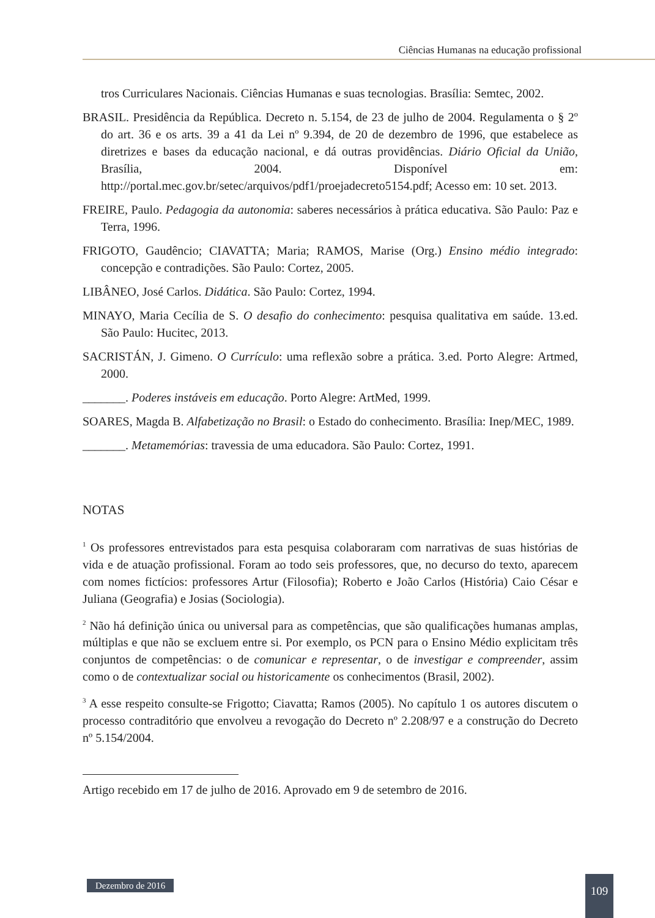Ciências Humanas na educação profissional
tros Curriculares Nacionais. Ciências Humanas e suas tecnologias. Brasília: Semtec, 2002.
BRASIL. Presidência da República. Decreto n. 5.154, de 23 de julho de 2004. Regulamenta o § 2º do art. 36 e os arts. 39 a 41 da Lei nº 9.394, de 20 de dezembro de 1996, que estabelece as diretrizes e bases da educação nacional, e dá outras providências. Diário Oficial da União, Brasília, 2004. Disponível em: http://portal.mec.gov.br/setec/arquivos/pdf1/proejadecreto5154.pdf; Acesso em: 10 set. 2013.
FREIRE, Paulo. Pedagogia da autonomia: saberes necessários à prática educativa. São Paulo: Paz e Terra, 1996.
FRIGOTO, Gaudêncio; CIAVATTA; Maria; RAMOS, Marise (Org.) Ensino médio integrado: concepção e contradições. São Paulo: Cortez, 2005.
LIBÂNEO, José Carlos. Didática. São Paulo: Cortez, 1994.
MINAYO, Maria Cecília de S. O desafio do conhecimento: pesquisa qualitativa em saúde. 13.ed. São Paulo: Hucitec, 2013.
SACRISTÁN, J. Gimeno. O Currículo: uma reflexão sobre a prática. 3.ed. Porto Alegre: Artmed, 2000.
_______. Poderes instáveis em educação. Porto Alegre: ArtMed, 1999.
SOARES, Magda B. Alfabetização no Brasil: o Estado do conhecimento. Brasília: Inep/MEC, 1989.
_______. Metamemórias: travessia de uma educadora. São Paulo: Cortez, 1991.
NOTAS
<sup>1</sup> Os professores entrevistados para esta pesquisa colaboraram com narrativas de suas histórias de vida e de atuação profissional. Foram ao todo seis professores, que, no decurso do texto, aparecem com nomes fictícios: professores Artur (Filosofia); Roberto e João Carlos (História) Caio César e Juliana (Geografia) e Josias (Sociologia).
<sup>2</sup> Não há definição única ou universal para as competências, que são qualificações humanas amplas, múltiplas e que não se excluem entre si. Por exemplo, os PCN para o Ensino Médio explicitam três conjuntos de competências: o de comunicar e representar, o de investigar e compreender, assim como o de contextualizar social ou historicamente os conhecimentos (Brasil, 2002).
<sup>3</sup> A esse respeito consulte-se Frigotto; Ciavatta; Ramos (2005). No capítulo 1 os autores discutem o processo contraditório que envolveu a revogação do Decreto nº 2.208/97 e a construção do Decreto nº 5.154/2004.
Artigo recebido em 17 de julho de 2016. Aprovado em 9 de setembro de 2016.
Dezembro de 2016 109